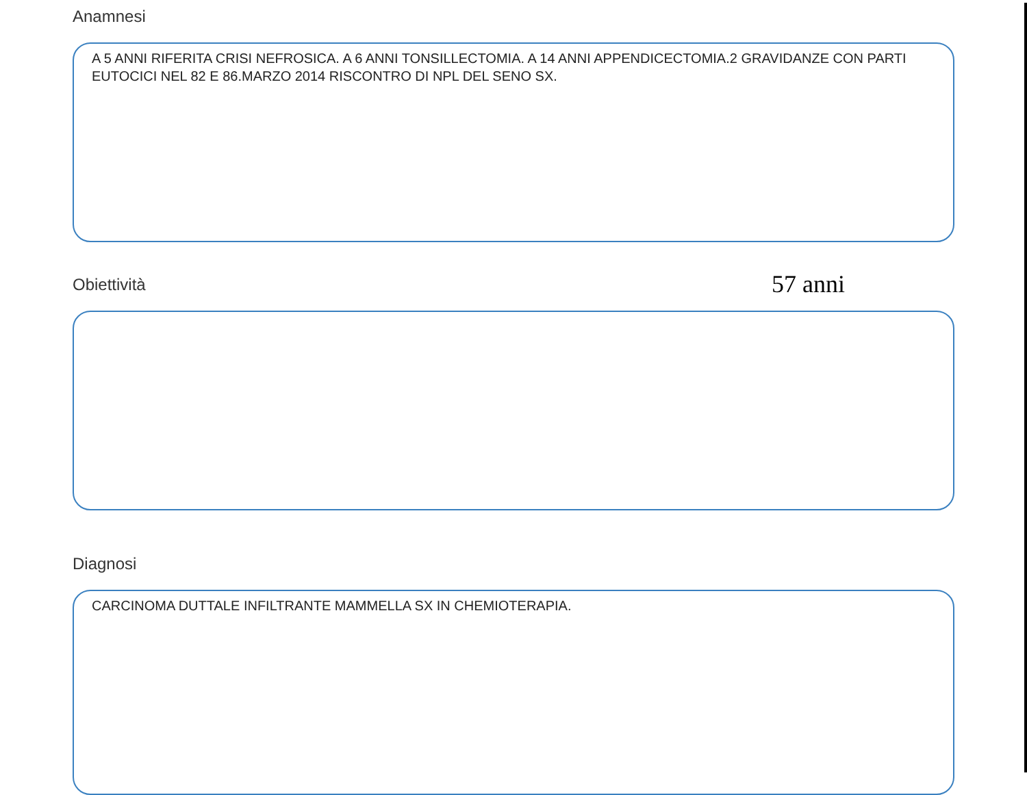Anamnesi
A 5 ANNI RIFERITA CRISI NEFROSICA. A 6 ANNI TONSILLECTOMIA. A 14 ANNI APPENDICECTOMIA.2 GRAVIDANZE CON PARTI EUTOCICI NEL 82 E 86.MARZO 2014 RISCONTRO DI NPL DEL SENO SX.
Obiettività
57 anni
Diagnosi
CARCINOMA DUTTALE INFILTRANTE MAMMELLA SX IN CHEMIOTERAPIA.